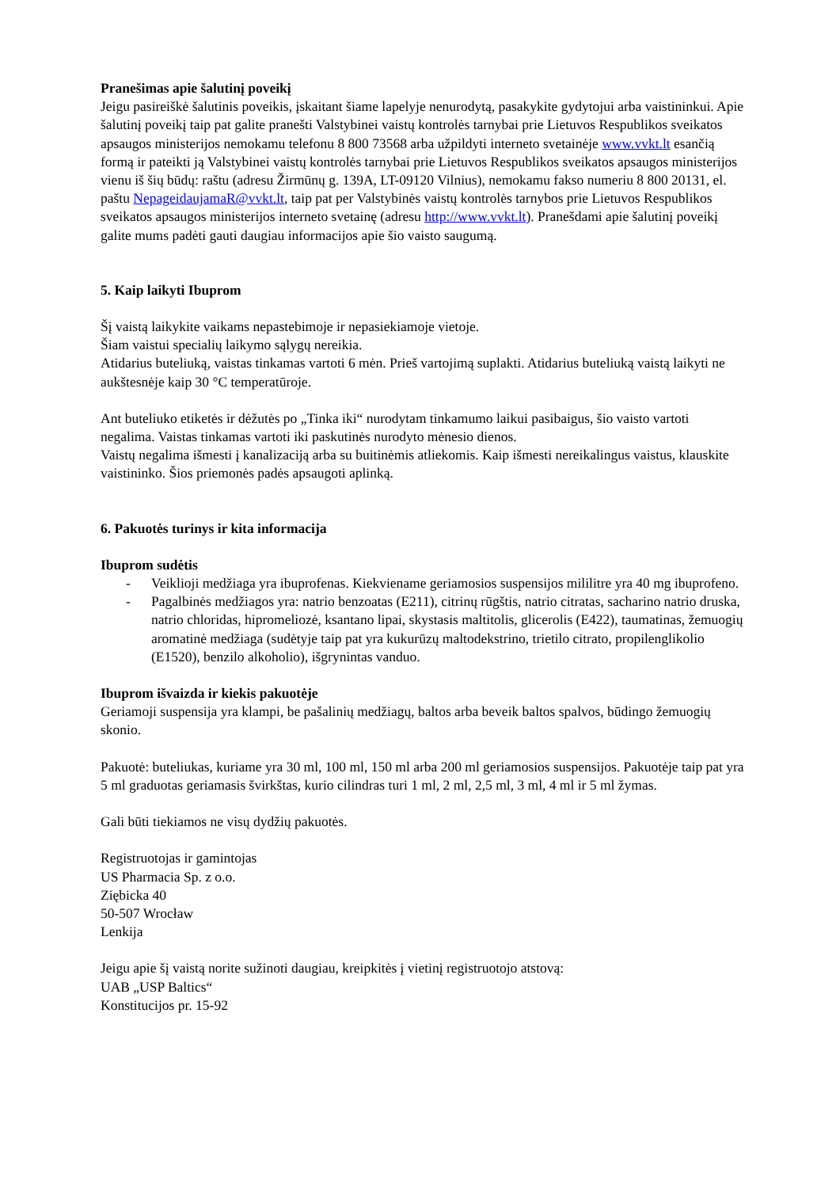Pranešimas apie šalutinį poveikį
Jeigu pasireiškė šalutinis poveikis, įskaitant šiame lapelyje nenurodytą, pasakykite gydytojui arba vaistininkui. Apie šalutinį poveikį taip pat galite pranešti Valstybinei vaistų kontrolės tarnybai prie Lietuvos Respublikos sveikatos apsaugos ministerijos nemokamu telefonu 8 800 73568 arba užpildyti interneto svetainėje www.vvkt.lt esančią formą ir pateikti ją Valstybinei vaistų kontrolės tarnybai prie Lietuvos Respublikos sveikatos apsaugos ministerijos vienu iš šių būdų: raštu (adresu Žirmūnų g. 139A, LT-09120 Vilnius), nemokamu fakso numeriu 8 800 20131, el. paštu NepageidaujamaR@vvkt.lt, taip pat per Valstybinės vaistų kontrolės tarnybos prie Lietuvos Respublikos sveikatos apsaugos ministerijos interneto svetainę (adresu http://www.vvkt.lt). Pranešdami apie šalutinį poveikį galite mums padėti gauti daugiau informacijos apie šio vaisto saugumą.
5. Kaip laikyti Ibuprom
Šį vaistą laikykite vaikams nepastebimoje ir nepasiekiamoje vietoje.
Šiam vaistui specialių laikymo sąlygų nereikia.
Atidarius buteliuką, vaistas tinkamas vartoti 6 mėn. Prieš vartojimą suplakti. Atidarius buteliuką vaistą laikyti ne aukštesnėje kaip 30 °C temperatūroje.
Ant buteliuko etiketės ir dėžutės po „Tinka iki“ nurodytam tinkamumo laikui pasibaigus, šio vaisto vartoti negalima. Vaistas tinkamas vartoti iki paskutinės nurodyto mėnesio dienos.
Vaistų negalima išmesti į kanalizaciją arba su buitinėmis atliekomis. Kaip išmesti nereikalingus vaistus, klauskite vaistininko. Šios priemonės padės apsaugoti aplinką.
6. Pakuotės turinys ir kita informacija
Ibuprom sudėtis
- Veiklioji medžiaga yra ibuprofenas. Kiekviename geriamosios suspensijos mililitre yra 40 mg ibuprofeno.
- Pagalbinės medžiagos yra: natrio benzoatas (E211), citrinų rūgštis, natrio citratas, sacharino natrio druska, natrio chloridas, hipromeliozė, ksantano lipai, skystasis maltitolis, glicerolis (E422), taumatinas, žemuogių aromatinė medžiaga (sudėtyje taip pat yra kukurūzų maltodekstrino, trietilo citrato, propilenglikolio (E1520), benzilo alkoholio), išgrynintas vanduo.
Ibuprom išvaizda ir kiekis pakuotėje
Geriamoji suspensija yra klampi, be pašalinių medžiagų, baltos arba beveik baltos spalvos, būdingo žemuogių skonio.
Pakuotė: buteliukas, kuriame yra 30 ml, 100 ml, 150 ml arba 200 ml geriamosios suspensijos. Pakuotėje taip pat yra 5 ml graduotas geriamasis švirkštas, kurio cilindras turi 1 ml, 2 ml, 2,5 ml, 3 ml, 4 ml ir 5 ml žymas.
Gali būti tiekiamos ne visų dydžių pakuotės.
Registruotojas ir gamintojas
US Pharmacia Sp. z o.o.
Ziębicka 40
50-507 Wrocław
Lenkija
Jeigu apie šį vaistą norite sužinoti daugiau, kreipkitės į vietinį registruotojo atstovą:
UAB „USP Baltics“
Konstitucijos pr. 15-92